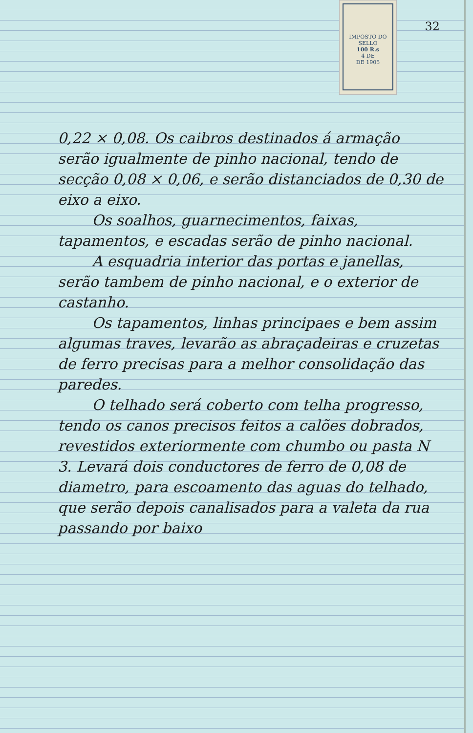IMPOSTO DO SELLO
100 R.s
4 DE
DE 1905
32
0,22 × 0,08. Os caibros destinados á armação serão igualmente de pinho nacional, tendo de secção 0,08 × 0,06, e serão distanciados de 0,30 de eixo a eixo.
Os soalhos, guarnecimentos, faixas, tapamentos, e escadas serão de pinho nacional.
A esquadria interior das portas e janellas, serão tambem de pinho nacional, e o exterior de castanho.
Os tapamentos, linhas principaes e bem assim algumas traves, levarão as abraçadeiras e cruzetas de ferro precisas para a melhor consolidação das paredes.
O telhado será coberto com telha progresso, tendo os canos precisos feitos a calões dobrados, revestidos exteriormente com chumbo ou pasta N 3. Levará dois conductores de ferro de 0,08 de diametro, para escoamento das aguas do telhado, que serão depois canalisados para a valeta da rua passando por baixo